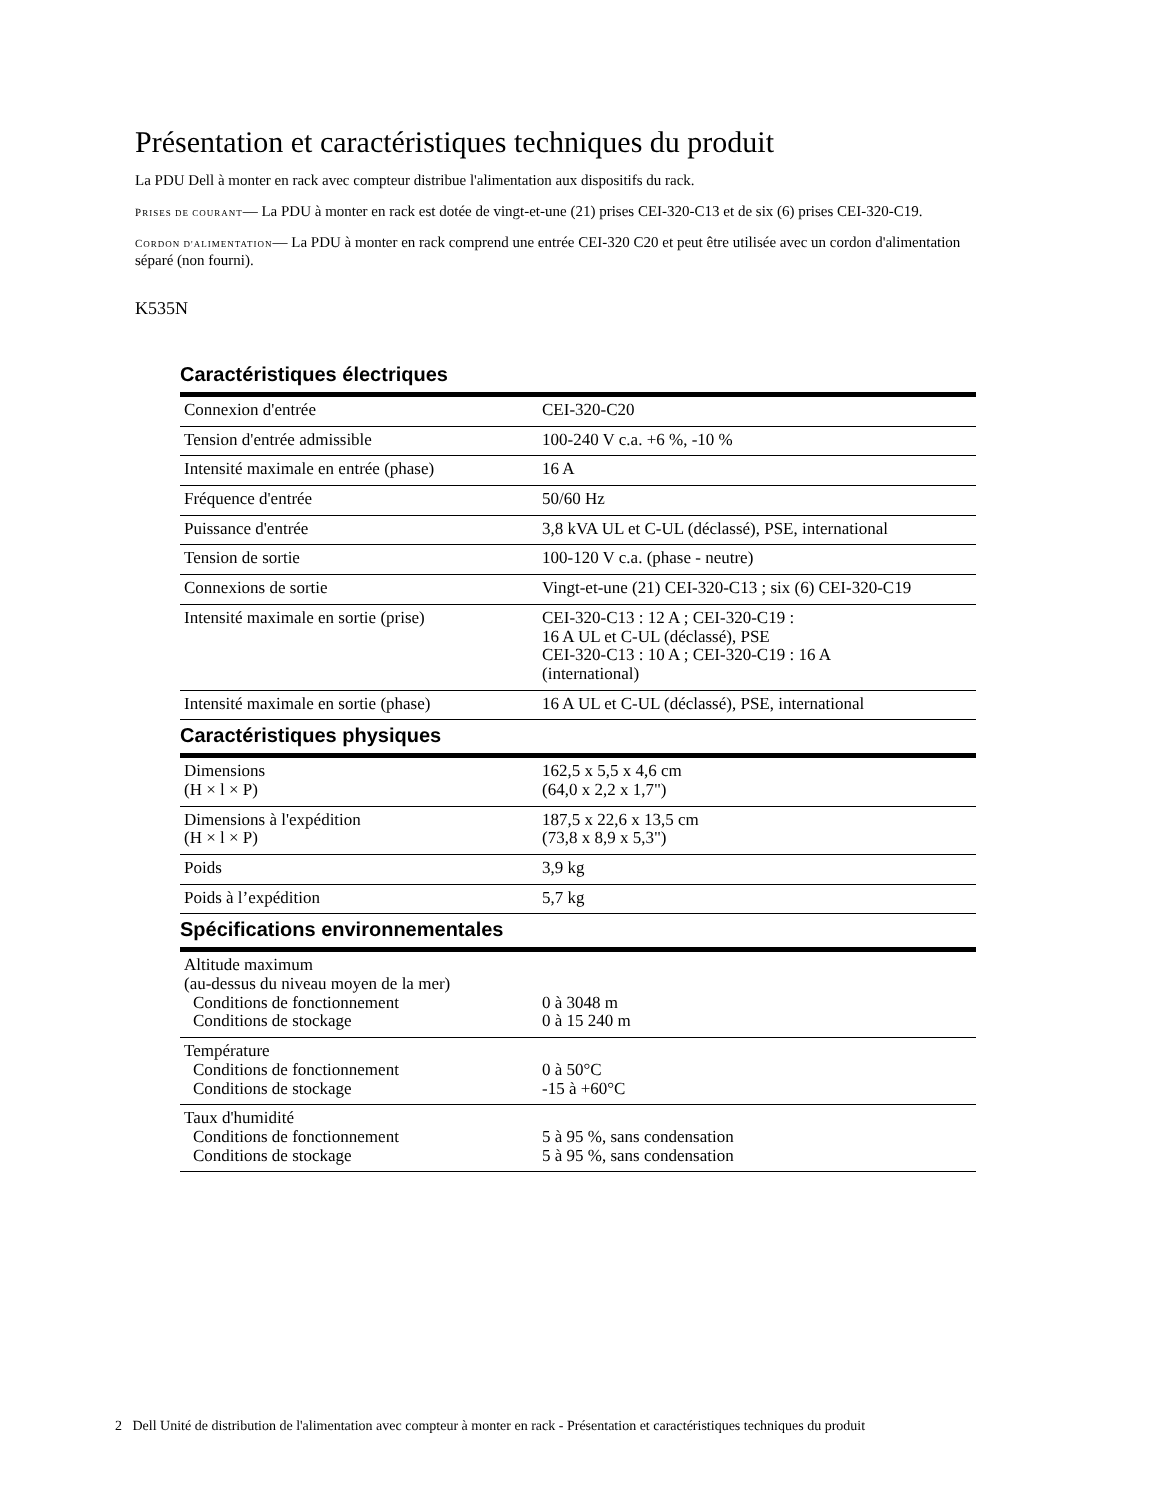Présentation et caractéristiques techniques du produit
La PDU Dell à monter en rack avec compteur distribue l'alimentation aux dispositifs du rack.
PRISES DE COURANT— La PDU à monter en rack est dotée de vingt-et-une (21) prises CEI-320-C13 et de six (6) prises CEI-320-C19.
CORDON D'ALIMENTATION— La PDU à monter en rack comprend une entrée CEI-320 C20 et peut être utilisée avec un cordon d'alimentation séparé (non fourni).
K535N
Caractéristiques électriques
| Connexion d'entrée | CEI-320-C20 |
| Tension d'entrée admissible | 100-240 V c.a. +6 %, -10 % |
| Intensité maximale en entrée (phase) | 16 A |
| Fréquence d'entrée | 50/60 Hz |
| Puissance d'entrée | 3,8 kVA UL et C-UL (déclassé), PSE, international |
| Tension de sortie | 100-120 V c.a. (phase - neutre) |
| Connexions de sortie | Vingt-et-une (21) CEI-320-C13 ; six (6) CEI-320-C19 |
| Intensité maximale en sortie (prise) | CEI-320-C13 : 12 A ; CEI-320-C19 : 16 A UL et C-UL (déclassé), PSE CEI-320-C13 : 10 A ; CEI-320-C19 : 16 A (international) |
| Intensité maximale en sortie (phase) | 16 A UL et C-UL (déclassé), PSE, international |
Caractéristiques physiques
| Dimensions (H × l × P) | 162,5 x 5,5 x 4,6 cm (64,0 x 2,2 x 1,7") |
| Dimensions à l'expédition (H × l × P) | 187,5 x 22,6 x 13,5 cm (73,8 x 8,9 x 5,3") |
| Poids | 3,9 kg |
| Poids à l’expédition | 5,7 kg |
Spécifications environnementales
| Altitude maximum (au-dessus du niveau moyen de la mer) Conditions de fonctionnement Conditions de stockage | 0 à 3048 m 0 à 15 240 m |
| Température Conditions de fonctionnement Conditions de stockage | 0 à 50°C -15 à +60°C |
| Taux d'humidité Conditions de fonctionnement Conditions de stockage | 5 à 95 %, sans condensation 5 à 95 %, sans condensation |
2 Dell Unité de distribution de l'alimentation avec compteur à monter en rack - Présentation et caractéristiques techniques du produit